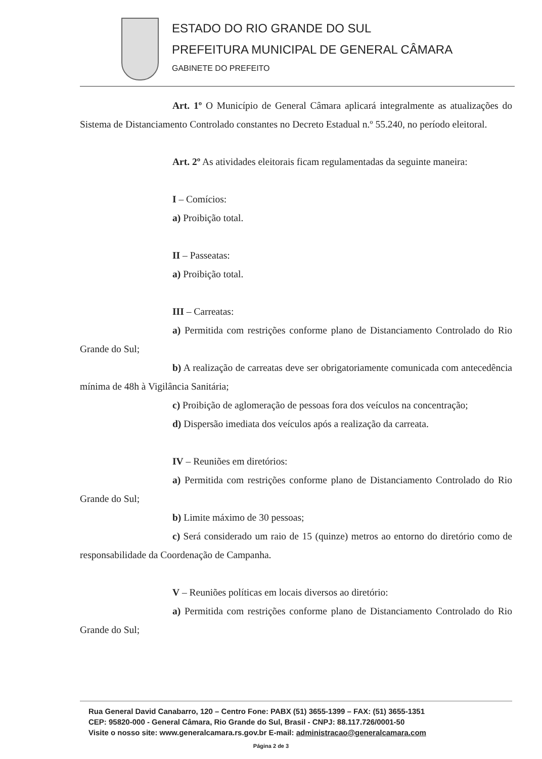ESTADO DO RIO GRANDE DO SUL
PREFEITURA MUNICIPAL DE GENERAL CÂMARA
GABINETE DO PREFEITO
Art. 1º O Município de General Câmara aplicará integralmente as atualizações do Sistema de Distanciamento Controlado constantes no Decreto Estadual n.º 55.240, no período eleitoral.
Art. 2º As atividades eleitorais ficam regulamentadas da seguinte maneira:
I – Comícios:
a) Proibição total.
II – Passeatas:
a) Proibição total.
III – Carreatas:
a) Permitida com restrições conforme plano de Distanciamento Controlado do Rio Grande do Sul;
b) A realização de carreatas deve ser obrigatoriamente comunicada com antecedência mínima de 48h à Vigilância Sanitária;
c) Proibição de aglomeração de pessoas fora dos veículos na concentração;
d) Dispersão imediata dos veículos após a realização da carreata.
IV – Reuniões em diretórios:
a) Permitida com restrições conforme plano de Distanciamento Controlado do Rio Grande do Sul;
b) Limite máximo de 30 pessoas;
c) Será considerado um raio de 15 (quinze) metros ao entorno do diretório como de responsabilidade da Coordenação de Campanha.
V – Reuniões políticas em locais diversos ao diretório:
a) Permitida com restrições conforme plano de Distanciamento Controlado do Rio Grande do Sul;
Rua General David Canabarro, 120 – Centro Fone: PABX (51) 3655-1399 – FAX: (51) 3655-1351
CEP: 95820-000 - General Câmara, Rio Grande do Sul, Brasil - CNPJ: 88.117.726/0001-50
Visite o nosso site: www.generalcamara.rs.gov.br E-mail: administracao@generalcamara.com
Página 2 de 3